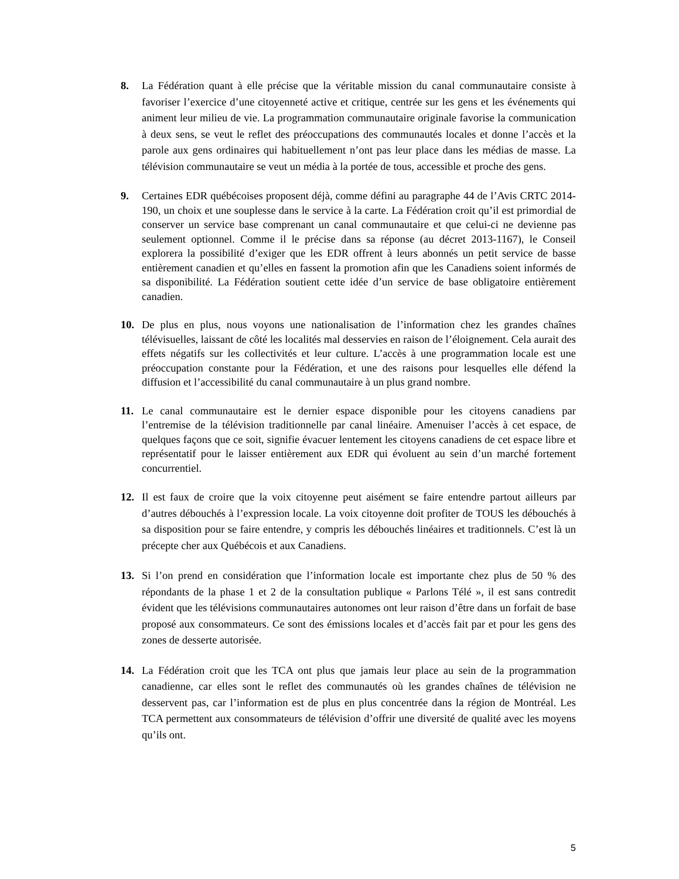8. La Fédération quant à elle précise que la véritable mission du canal communautaire consiste à favoriser l’exercice d’une citoyenneté active et critique, centrée sur les gens et les événements qui animent leur milieu de vie. La programmation communautaire originale favorise la communication à deux sens, se veut le reflet des préoccupations des communautés locales et donne l’accès et la parole aux gens ordinaires qui habituellement n’ont pas leur place dans les médias de masse. La télévision communautaire se veut un média à la portée de tous, accessible et proche des gens.
9. Certaines EDR québécoises proposent déjà, comme défini au paragraphe 44 de l’Avis CRTC 2014-190, un choix et une souplesse dans le service à la carte. La Fédération croit qu’il est primordial de conserver un service base comprenant un canal communautaire et que celui-ci ne devienne pas seulement optionnel. Comme il le précise dans sa réponse (au décret 2013-1167), le Conseil explorera la possibilité d’exiger que les EDR offrent à leurs abonnés un petit service de basse entièrement canadien et qu’elles en fassent la promotion afin que les Canadiens soient informés de sa disponibilité. La Fédération soutient cette idée d’un service de base obligatoire entièrement canadien.
10. De plus en plus, nous voyons une nationalisation de l’information chez les grandes chaînes télévisuelles, laissant de côté les localités mal desservies en raison de l’éloignement. Cela aurait des effets négatifs sur les collectivités et leur culture. L’accès à une programmation locale est une préoccupation constante pour la Fédération, et une des raisons pour lesquelles elle défend la diffusion et l’accessibilité du canal communautaire à un plus grand nombre.
11. Le canal communautaire est le dernier espace disponible pour les citoyens canadiens par l’entremise de la télévision traditionnelle par canal linéaire. Amenuiser l’accès à cet espace, de quelques façons que ce soit, signifie évacuer lentement les citoyens canadiens de cet espace libre et représentatif pour le laisser entièrement aux EDR qui évoluent au sein d’un marché fortement concurrentiel.
12. Il est faux de croire que la voix citoyenne peut aisément se faire entendre partout ailleurs par d’autres débouchés à l’expression locale. La voix citoyenne doit profiter de TOUS les débouchés à sa disposition pour se faire entendre, y compris les débouchés linéaires et traditionnels. C’est là un précepte cher aux Québécois et aux Canadiens.
13. Si l’on prend en considération que l’information locale est importante chez plus de 50 % des répondants de la phase 1 et 2 de la consultation publique « Parlons Télé », il est sans contredit évident que les télévisions communautaires autonomes ont leur raison d’être dans un forfait de base proposé aux consommateurs. Ce sont des émissions locales et d’accès fait par et pour les gens des zones de desserte autorisée.
14. La Fédération croit que les TCA ont plus que jamais leur place au sein de la programmation canadienne, car elles sont le reflet des communautés où les grandes chaînes de télévision ne desservent pas, car l’information est de plus en plus concentrée dans la région de Montréal. Les TCA permettent aux consommateurs de télévision d’offrir une diversité de qualité avec les moyens qu’ils ont.
5